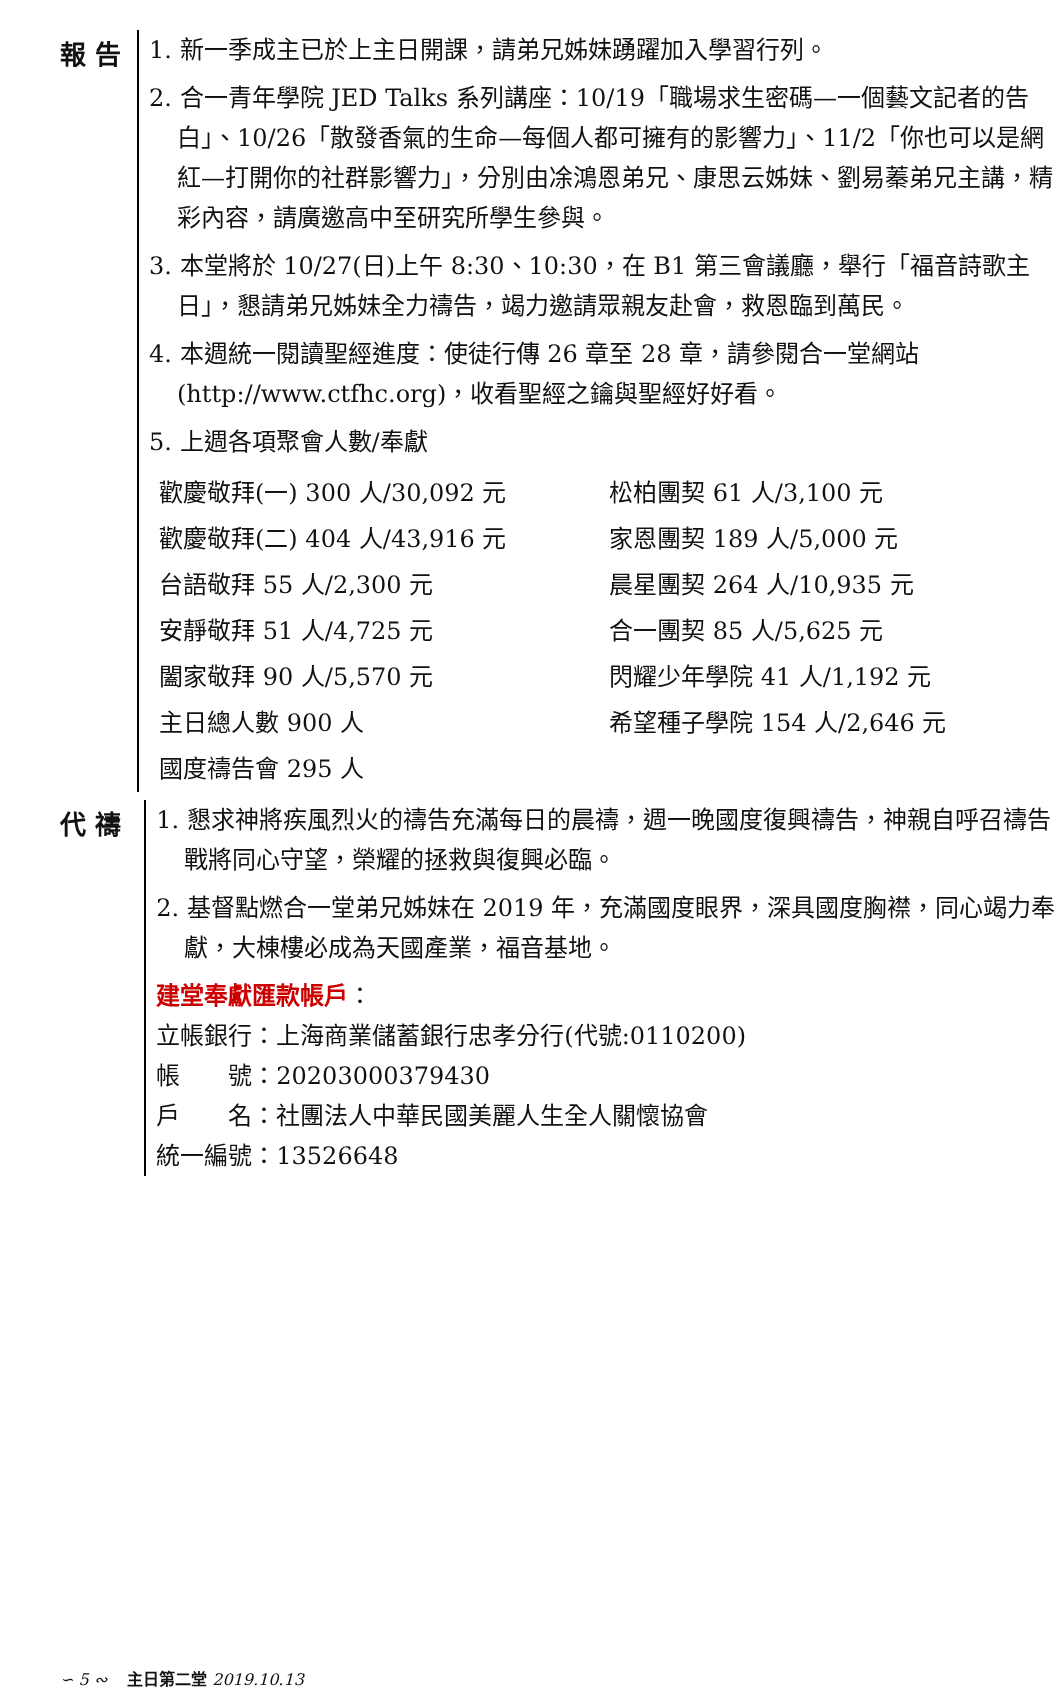報 告
1. 新一季成主已於上主日開課，請弟兄姊妹踴躍加入學習行列。
2. 合一青年學院 JED Talks 系列講座：10/19「職場求生密碼—一個藝文記者的告白」、10/26「散發香氣的生命—每個人都可擁有的影響力」、11/2「你也可以是網紅—打開你的社群影響力」，分別由凃鴻恩弟兄、康思云姊妹、劉易蓁弟兄主講，精彩內容，請廣邀高中至研究所學生參與。
3. 本堂將於 10/27(日)上午 8:30、10:30，在 B1 第三會議廳，舉行「福音詩歌主日」，懇請弟兄姊妹全力禱告，竭力邀請眾親友赴會，救恩臨到萬民。
4. 本週統一閱讀聖經進度：使徒行傳 26 章至 28 章，請參閱合一堂網站(http://www.ctfhc.org)，收看聖經之鑰與聖經好好看。
5. 上週各項聚會人數/奉獻
歡慶敬拜(一) 300 人/30,092 元
松柏團契 61 人/3,100 元
歡慶敬拜(二) 404 人/43,916 元
家恩團契 189 人/5,000 元
台語敬拜 55 人/2,300 元
晨星團契 264 人/10,935 元
安靜敬拜 51 人/4,725 元
合一團契 85 人/5,625 元
闔家敬拜 90 人/5,570 元
閃耀少年學院 41 人/1,192 元
主日總人數 900 人
希望種子學院 154 人/2,646 元
國度禱告會 295 人
代 禱
1. 懇求神將疾風烈火的禱告充滿每日的晨禱，週一晚國度復興禱告，神親自呼召禱告戰將同心守望，榮耀的拯救與復興必臨。
2. 基督點燃合一堂弟兄姊妹在 2019 年，充滿國度眼界，深具國度胸襟，同心竭力奉獻，大棟樓必成為天國產業，福音基地。
建堂奉獻匯款帳戶：
立帳銀行：上海商業儲蓄銀行忠孝分行(代號:0110200)
帳　　號：20203000379430
戶　　名：社團法人中華民國美麗人生全人關懷協會
統一編號：13526648
∽ 5 ∾ 主日第二堂 2019.10.13